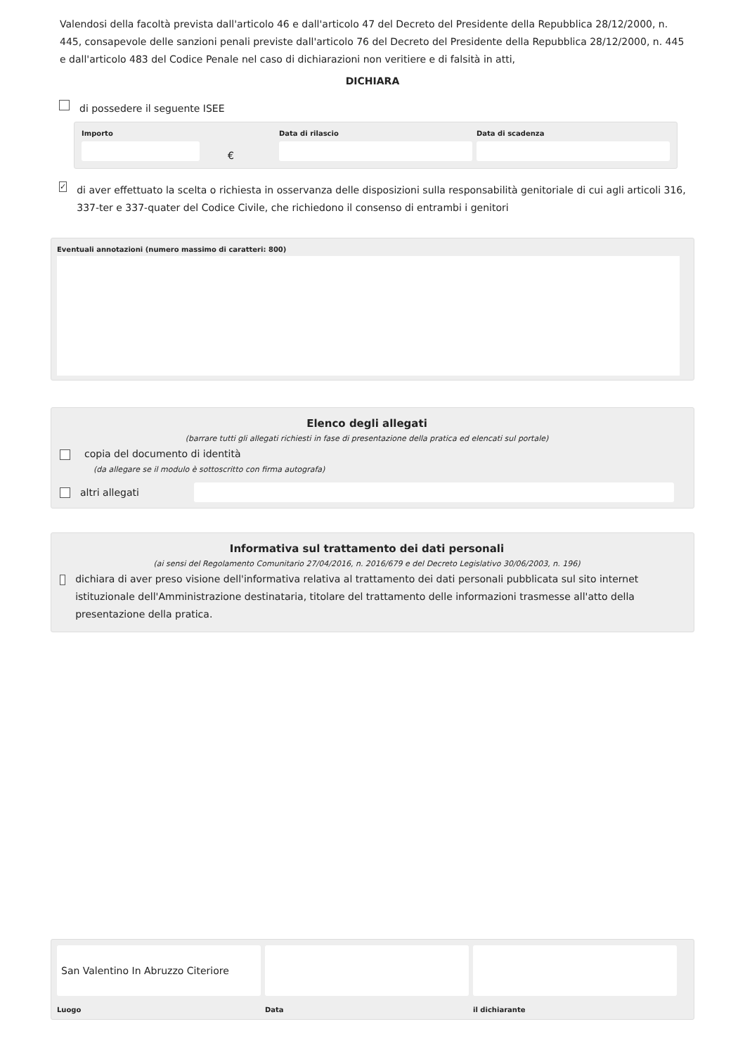Valendosi della facoltà prevista dall'articolo 46 e dall'articolo 47 del Decreto del Presidente della Repubblica 28/12/2000, n. 445, consapevole delle sanzioni penali previste dall'articolo 76 del Decreto del Presidente della Repubblica 28/12/2000, n. 445 e dall'articolo 483 del Codice Penale nel caso di dichiarazioni non veritiere e di falsità in atti,
DICHIARA
di possedere il seguente ISEE
Importo
€
Data di rilascio Data di scadenza
✓ di aver effettuato la scelta o richiesta in osservanza delle disposizioni sulla responsabilità genitoriale di cui agli articoli 316, 337-ter e 337-quater del Codice Civile, che richiedono il consenso di entrambi i genitori
Eventuali annotazioni (numero massimo di caratteri: 800)
Elenco degli allegati
(barrare tutti gli allegati richiesti in fase di presentazione della pratica ed elencati sul portale)
copia del documento di identità
(da allegare se il modulo è sottoscritto con firma autografa)
altri allegati
Informativa sul trattamento dei dati personali
(ai sensi del Regolamento Comunitario 27/04/2016, n. 2016/679 e del Decreto Legislativo 30/06/2003, n. 196)
dichiara di aver preso visione dell'informativa relativa al trattamento dei dati personali pubblicata sul sito internet istituzionale dell'Amministrazione destinataria, titolare del trattamento delle informazioni trasmesse all'atto della presentazione della pratica.
San Valentino In Abruzzo Citeriore
Luogo
Data il dichiarante